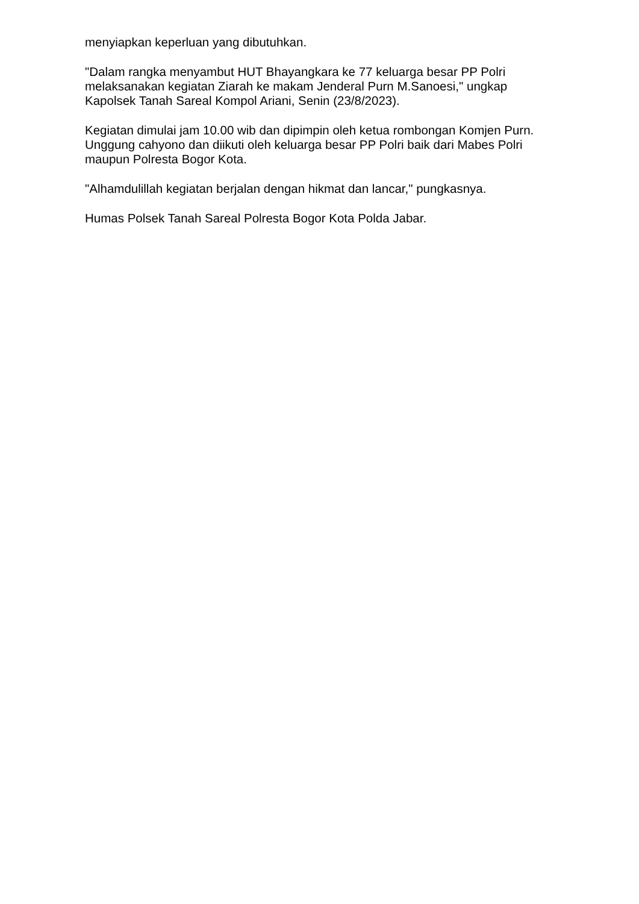menyiapkan keperluan yang dibutuhkan.
"Dalam rangka menyambut HUT Bhayangkara ke 77 keluarga besar PP Polri melaksanakan kegiatan Ziarah ke makam Jenderal Purn M.Sanoesi," ungkap Kapolsek Tanah Sareal Kompol Ariani, Senin (23/8/2023).
Kegiatan dimulai jam 10.00 wib dan dipimpin oleh ketua rombongan Komjen Purn. Unggung cahyono dan diikuti oleh keluarga besar PP Polri baik dari Mabes Polri maupun Polresta Bogor Kota.
"Alhamdulillah kegiatan berjalan dengan hikmat dan lancar," pungkasnya.
Humas Polsek Tanah Sareal Polresta Bogor Kota Polda Jabar.